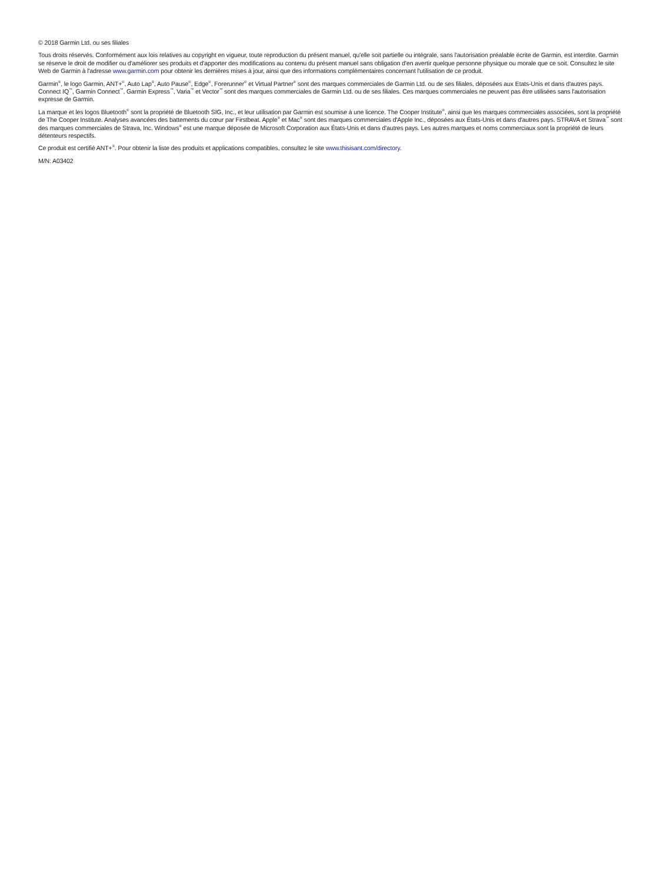© 2018 Garmin Ltd. ou ses filiales
Tous droits réservés. Conformément aux lois relatives au copyright en vigueur, toute reproduction du présent manuel, qu'elle soit partielle ou intégrale, sans l'autorisation préalable écrite de Garmin, est interdite. Garmin se réserve le droit de modifier ou d'améliorer ses produits et d'apporter des modifications au contenu du présent manuel sans obligation d'en avertir quelque personne physique ou morale que ce soit. Consultez le site Web de Garmin à l'adresse www.garmin.com pour obtenir les dernières mises à jour, ainsi que des informations complémentaires concernant l'utilisation de ce produit.
Garmin<sup>®</sup>, le logo Garmin, ANT+<sup>®</sup>, Auto Lap<sup>®</sup>, Auto Pause<sup>®</sup>, Edge<sup>®</sup>, Forerunner<sup>®</sup> et Virtual Partner<sup>®</sup> sont des marques commerciales de Garmin Ltd. ou de ses filiales, déposées aux Etats-Unis et dans d'autres pays. Connect IQ<sup>™</sup>, Garmin Connect<sup>™</sup>, Garmin Express<sup>™</sup>, Varia<sup>™</sup> et Vector<sup>™</sup> sont des marques commerciales de Garmin Ltd. ou de ses filiales. Ces marques commerciales ne peuvent pas être utilisées sans l'autorisation expresse de Garmin.
La marque et les logos Bluetooth<sup>®</sup> sont la propriété de Bluetooth SIG, Inc., et leur utilisation par Garmin est soumise à une licence. The Cooper Institute<sup>®</sup>, ainsi que les marques commerciales associées, sont la propriété de The Cooper Institute. Analyses avancées des battements du cœur par Firstbeat. Apple<sup>®</sup> et Mac<sup>®</sup> sont des marques commerciales d'Apple Inc., déposées aux États-Unis et dans d'autres pays. STRAVA et Strava<sup>™</sup> sont des marques commerciales de Strava, Inc. Windows<sup>®</sup> est une marque déposée de Microsoft Corporation aux États-Unis et dans d'autres pays. Les autres marques et noms commerciaux sont la propriété de leurs détenteurs respectifs.
Ce produit est certifié ANT+<sup>®</sup>. Pour obtenir la liste des produits et applications compatibles, consultez le site www.thisisant.com/directory.
M/N: A03402